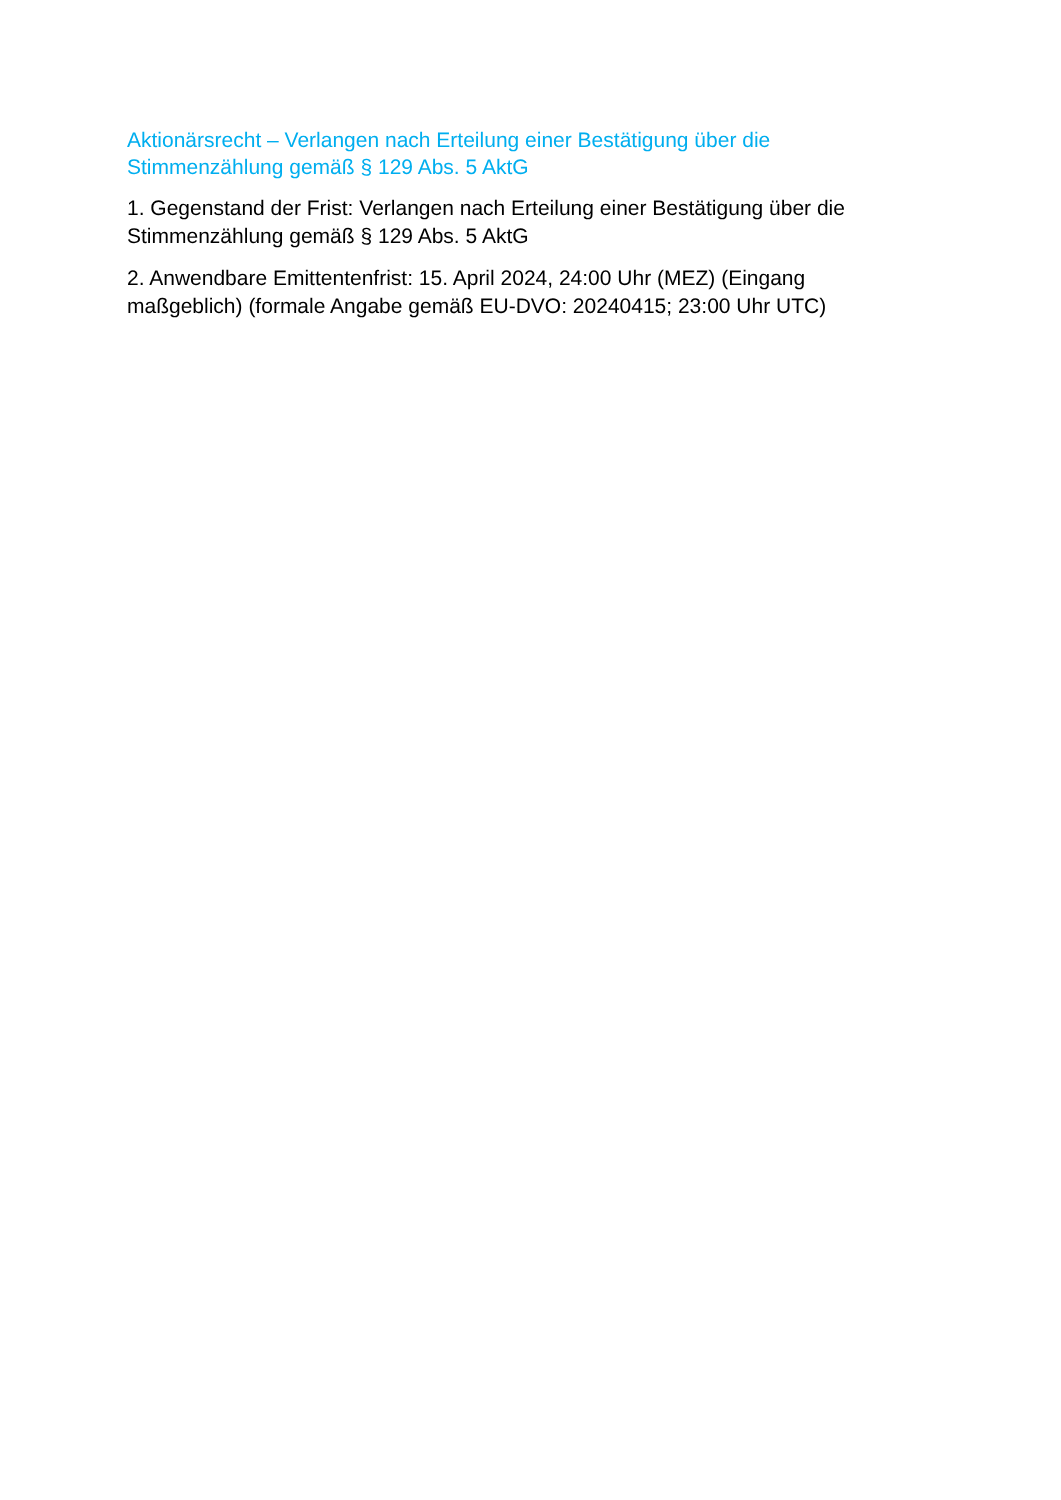Aktionärsrecht – Verlangen nach Erteilung einer Bestätigung über die Stimmenzählung gemäß § 129 Abs. 5 AktG
1. Gegenstand der Frist: Verlangen nach Erteilung einer Bestätigung über die Stimmenzählung gemäß § 129 Abs. 5 AktG
2. Anwendbare Emittentenfrist: 15. April 2024, 24:00 Uhr (MEZ) (Eingang maßgeblich) (formale Angabe gemäß EU-DVO: 20240415; 23:00 Uhr UTC)